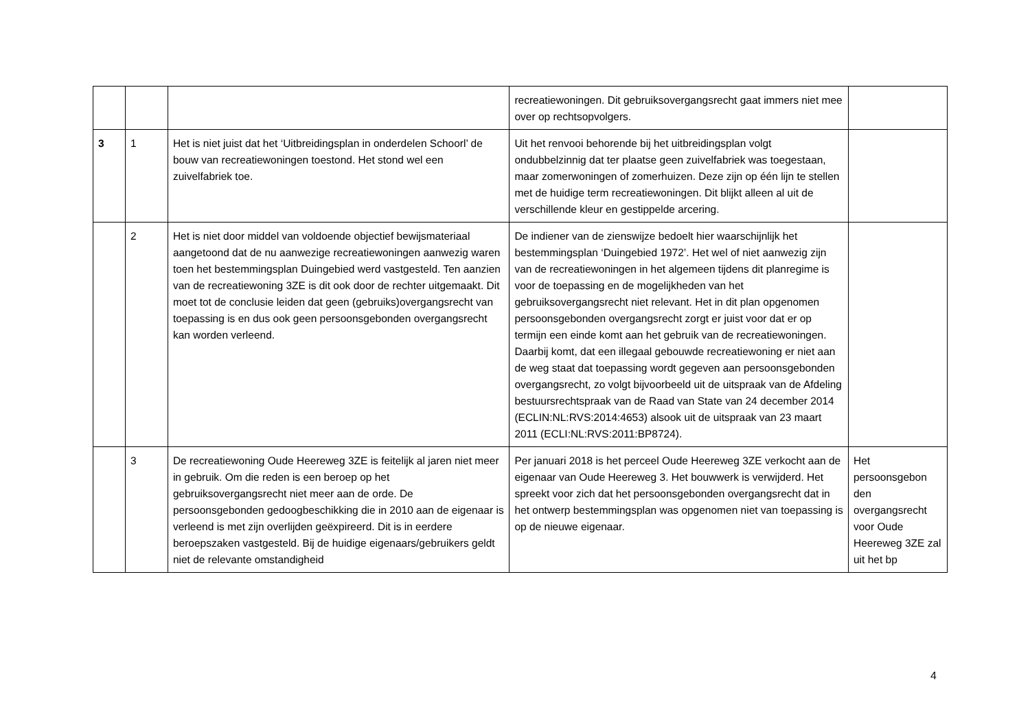| | | | recreatiewoningen. Dit gebruiksovergangsrecht gaat immers niet mee over op rechtsopvolgers. | |
| 3 | 1 | Het is niet juist dat het ‘Uitbreidingsplan in onderdelen Schoorl’ de bouw van recreatiewoningen toestond. Het stond wel een zuivelfabriek toe. | Uit het renvooi behorende bij het uitbreidingsplan volgt ondubbelzinnig dat ter plaatse geen zuivelfabriek was toegestaan, maar zomerwoningen of zomerhuizen. Deze zijn op één lijn te stellen met de huidige term recreatiewoningen. Dit blijkt alleen al uit de verschillende kleur en gestippelde arcering. | |
| | 2 | Het is niet door middel van voldoende objectief bewijsmateriaal aangetoond dat de nu aanwezige recreatiewoningen aanwezig waren toen het bestemmingsplan Duingebied werd vastgesteld. Ten aanzien van de recreatiewoning 3ZE is dit ook door de rechter uitgemaakt. Dit moet tot de conclusie leiden dat geen (gebruiks)overgangsrecht van toepassing is en dus ook geen persoonsgebonden overgangsrecht kan worden verleend. | De indiener van de zienswijze bedoelt hier waarschijnlijk het bestemmingsplan ‘Duingebied 1972’. Het wel of niet aanwezig zijn van de recreatiewoningen in het algemeen tijdens dit planregime is voor de toepassing en de mogelijkheden van het gebruiksovergangsrecht niet relevant. Het in dit plan opgenomen persoonsgebonden overgangsrecht zorgt er juist voor dat er op termijn een einde komt aan het gebruik van de recreatiewoningen. Daarbij komt, dat een illegaal gebouwde recreatiewoning er niet aan de weg staat dat toepassing wordt gegeven aan persoonsgebonden overgangsrecht, zo volgt bijvoorbeeld uit de uitspraak van de Afdeling bestuursrechtspraak van de Raad van State van 24 december 2014 (ECLIN:NL:RVS:2014:4653) alsook uit de uitspraak van 23 maart 2011 (ECLI:NL:RVS:2011:BP8724). | |
| | 3 | De recreatiewoning Oude Heereweg 3ZE is feitelijk al jaren niet meer in gebruik. Om die reden is een beroep op het gebruiksovergangsrecht niet meer aan de orde. De persoonsgebonden gedoogbeschikking die in 2010 aan de eigenaar is verleend is met zijn overlijden geëxpireerd. Dit is in eerdere beroepszaken vastgesteld. Bij de huidige eigenaars/gebruikers geldt niet de relevante omstandigheid | Per januari 2018 is het perceel Oude Heereweg 3ZE verkocht aan de eigenaar van Oude Heereweg 3. Het bouwwerk is verwijderd. Het spreekt voor zich dat het persoonsgebonden overgangsrecht dat in het ontwerp bestemmingsplan was opgenomen niet van toepassing is op de nieuwe eigenaar. | Het persoonsgebon den overgangsrecht voor Oude Heereweg 3ZE zal uit het bp |
4